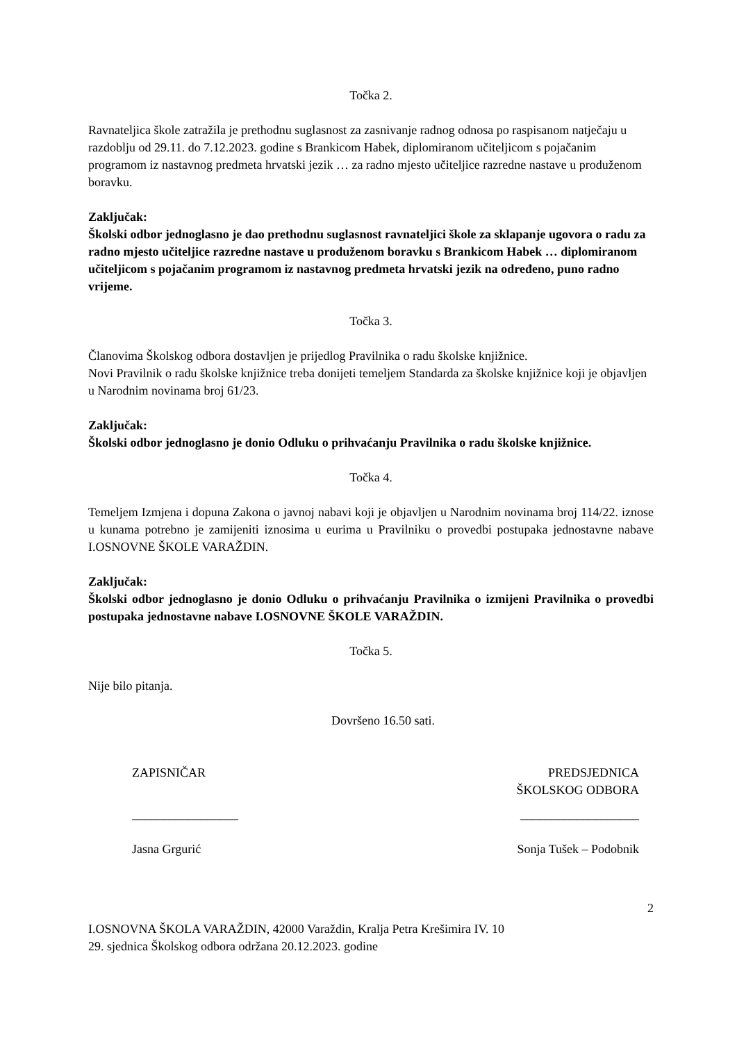Točka 2.
Ravnateljica škole zatražila je prethodnu suglasnost za zasnivanje radnog odnosa po raspisanom natječaju u razdoblju od 29.11. do 7.12.2023. godine s Brankicom Habek, diplomiranom učiteljicom s pojačanim programom iz nastavnog predmeta hrvatski jezik … za radno mjesto učiteljice razredne nastave u produženom boravku.
Zaključak:
Školski odbor jednoglasno je dao prethodnu suglasnost ravnateljici škole za sklapanje ugovora o radu za radno mjesto učiteljice razredne nastave u produženom boravku s Brankicom Habek … diplomiranom učiteljicom s pojačanim programom iz nastavnog predmeta hrvatski jezik na određeno, puno radno vrijeme.
Točka 3.
Članovima Školskog odbora dostavljen je prijedlog Pravilnika o radu školske knjižnice.
Novi Pravilnik o radu školske knjižnice treba donijeti temeljem Standarda za školske knjižnice koji je objavljen u Narodnim novinama broj 61/23.
Zaključak:
Školski odbor jednoglasno je donio Odluku o prihvaćanju Pravilnika o radu školske knjižnice.
Točka 4.
Temeljem Izmjena i dopuna Zakona o javnoj nabavi koji je objavljen u Narodnim novinama broj 114/22. iznose u kunama potrebno je zamijeniti iznosima u eurima u Pravilniku o provedbi postupaka jednostavne nabave I.OSNOVNE ŠKOLE VARAŽDIN.
Zaključak:
Školski odbor jednoglasno je donio Odluku o prihvaćanju Pravilnika o izmijeni Pravilnika o provedbi postupaka jednostavne nabave I.OSNOVNE ŠKOLE VARAŽDIN.
Točka 5.
Nije bilo pitanja.
Dovršeno 16.50 sati.
ZAPISNIČAR PREDSJEDNICA
ŠKOLSKOG ODBORA
_________________ ___________________
Jasna Grgurić Sonja Tušek – Podobnik
2
I.OSNOVNA ŠKOLA VARAŽDIN, 42000 Varaždin, Kralja Petra Krešimira IV. 10
29. sjednica Školskog odbora održana 20.12.2023. godine